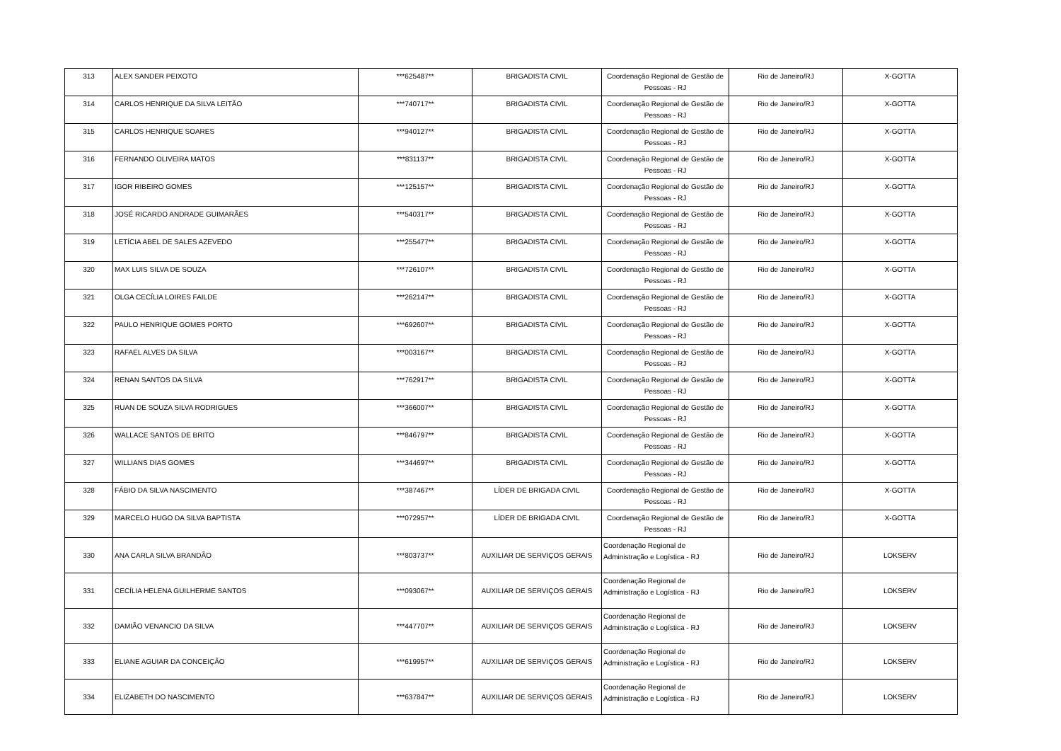| 313 | ALEX SANDER PEIXOTO | ***625487** | BRIGADISTA CIVIL | Coordenação Regional de Gestão de Pessoas - RJ | Rio de Janeiro/RJ | X-GOTTA |
| 314 | CARLOS HENRIQUE DA SILVA LEITÃO | ***740717** | BRIGADISTA CIVIL | Coordenação Regional de Gestão de Pessoas - RJ | Rio de Janeiro/RJ | X-GOTTA |
| 315 | CARLOS HENRIQUE SOARES | ***940127** | BRIGADISTA CIVIL | Coordenação Regional de Gestão de Pessoas - RJ | Rio de Janeiro/RJ | X-GOTTA |
| 316 | FERNANDO OLIVEIRA MATOS | ***831137** | BRIGADISTA CIVIL | Coordenação Regional de Gestão de Pessoas - RJ | Rio de Janeiro/RJ | X-GOTTA |
| 317 | IGOR RIBEIRO GOMES | ***125157** | BRIGADISTA CIVIL | Coordenação Regional de Gestão de Pessoas - RJ | Rio de Janeiro/RJ | X-GOTTA |
| 318 | JOSÉ RICARDO ANDRADE GUIMARÃES | ***540317** | BRIGADISTA CIVIL | Coordenação Regional de Gestão de Pessoas - RJ | Rio de Janeiro/RJ | X-GOTTA |
| 319 | LETÍCIA ABEL DE SALES AZEVEDO | ***255477** | BRIGADISTA CIVIL | Coordenação Regional de Gestão de Pessoas - RJ | Rio de Janeiro/RJ | X-GOTTA |
| 320 | MAX LUIS SILVA DE SOUZA | ***726107** | BRIGADISTA CIVIL | Coordenação Regional de Gestão de Pessoas - RJ | Rio de Janeiro/RJ | X-GOTTA |
| 321 | OLGA CECÍLIA LOIRES FAILDE | ***262147** | BRIGADISTA CIVIL | Coordenação Regional de Gestão de Pessoas - RJ | Rio de Janeiro/RJ | X-GOTTA |
| 322 | PAULO HENRIQUE GOMES PORTO | ***692607** | BRIGADISTA CIVIL | Coordenação Regional de Gestão de Pessoas - RJ | Rio de Janeiro/RJ | X-GOTTA |
| 323 | RAFAEL ALVES DA SILVA | ***003167** | BRIGADISTA CIVIL | Coordenação Regional de Gestão de Pessoas - RJ | Rio de Janeiro/RJ | X-GOTTA |
| 324 | RENAN SANTOS DA SILVA | ***762917** | BRIGADISTA CIVIL | Coordenação Regional de Gestão de Pessoas - RJ | Rio de Janeiro/RJ | X-GOTTA |
| 325 | RUAN DE SOUZA SILVA RODRIGUES | ***366007** | BRIGADISTA CIVIL | Coordenação Regional de Gestão de Pessoas - RJ | Rio de Janeiro/RJ | X-GOTTA |
| 326 | WALLACE SANTOS DE BRITO | ***846797** | BRIGADISTA CIVIL | Coordenação Regional de Gestão de Pessoas - RJ | Rio de Janeiro/RJ | X-GOTTA |
| 327 | WILLIANS DIAS GOMES | ***344697** | BRIGADISTA CIVIL | Coordenação Regional de Gestão de Pessoas - RJ | Rio de Janeiro/RJ | X-GOTTA |
| 328 | FÁBIO DA SILVA NASCIMENTO | ***387467** | LÍDER DE BRIGADA CIVIL | Coordenação Regional de Gestão de Pessoas - RJ | Rio de Janeiro/RJ | X-GOTTA |
| 329 | MARCELO HUGO DA SILVA BAPTISTA | ***072957** | LÍDER DE BRIGADA CIVIL | Coordenação Regional de Gestão de Pessoas - RJ | Rio de Janeiro/RJ | X-GOTTA |
| 330 | ANA CARLA SILVA BRANDÃO | ***803737** | AUXILIAR DE SERVIÇOS GERAIS | Coordenação Regional de Administração e Logística - RJ | Rio de Janeiro/RJ | LOKSERV |
| 331 | CECÍLIA HELENA GUILHERME SANTOS | ***093067** | AUXILIAR DE SERVIÇOS GERAIS | Coordenação Regional de Administração e Logística - RJ | Rio de Janeiro/RJ | LOKSERV |
| 332 | DAMIÃO VENANCIO DA SILVA | ***447707** | AUXILIAR DE SERVIÇOS GERAIS | Coordenação Regional de Administração e Logística - RJ | Rio de Janeiro/RJ | LOKSERV |
| 333 | ELIANE AGUIAR DA CONCEIÇÃO | ***619957** | AUXILIAR DE SERVIÇOS GERAIS | Coordenação Regional de Administração e Logística - RJ | Rio de Janeiro/RJ | LOKSERV |
| 334 | ELIZABETH DO NASCIMENTO | ***637847** | AUXILIAR DE SERVIÇOS GERAIS | Coordenação Regional de Administração e Logística - RJ | Rio de Janeiro/RJ | LOKSERV |